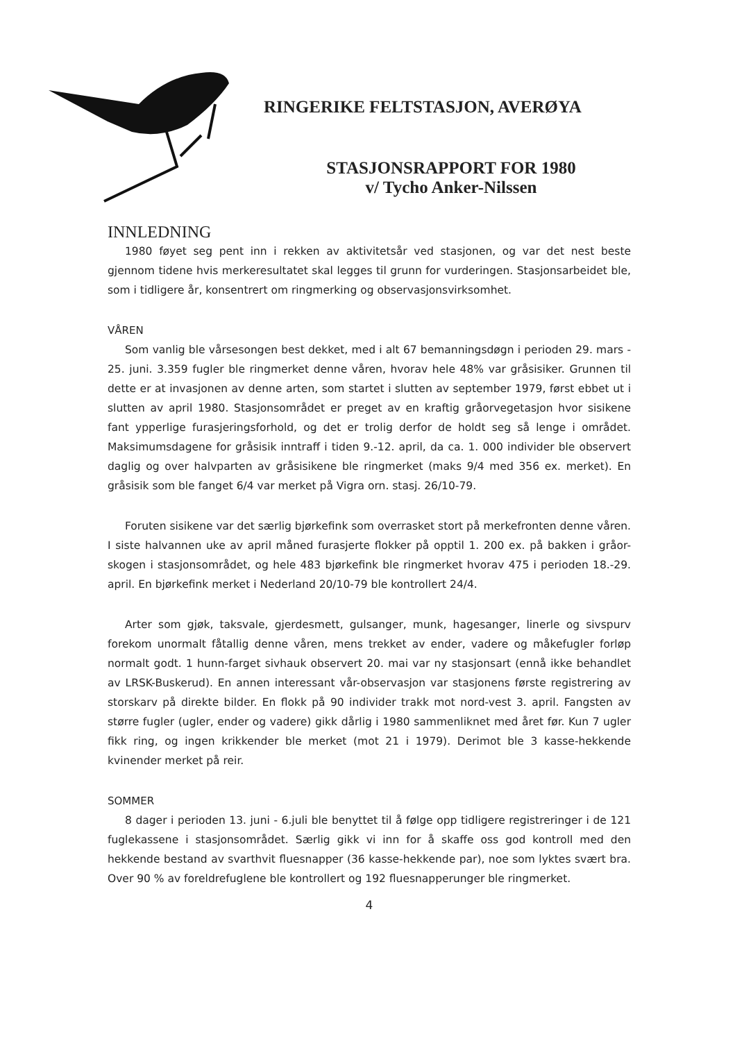RINGERIKE FELTSTASJON, AVERØYA
STASJONSRAPPORT FOR 1980
v/ Tycho Anker-Nilssen
INNLEDNING
1980 føyet seg pent inn i rekken av aktivitetsår ved stasjonen, og var det nest beste gjennom tidene hvis merkeresultatet skal legges til grunn for vurderingen. Stasjonsarbeidet ble, som i tidligere år, konsentrert om ringmerking og observasjonsvirksomhet.
VÅREN
Som vanlig ble vårsesongen best dekket, med i alt 67 bemanningsdøgn i perioden 29. mars - 25. juni. 3.359 fugler ble ringmerket denne våren, hvorav hele 48% var gråsisiker. Grunnen til dette er at invasjonen av denne arten, som startet i slutten av september 1979, først ebbet ut i slutten av april 1980. Stasjonsområdet er preget av en kraftig gråorvegetasjon hvor sisikene fant ypperlige furasjeringsforhold, og det er trolig derfor de holdt seg så lenge i området. Maksimumsdagene for gråsisik inntraff i tiden 9.-12. april, da ca. 1. 000 individer ble observert daglig og over halvparten av gråsisikene ble ringmerket (maks 9/4 med 356 ex. merket). En gråsisik som ble fanget 6/4 var merket på Vigra orn. stasj. 26/10-79.
Foruten sisikene var det særlig bjørkefink som overrasket stort på merkefronten denne våren. I siste halvannen uke av april måned furasjerte flokker på opptil 1. 200 ex. på bakken i gråor-skogen i stasjonsområdet, og hele 483 bjørkefink ble ringmerket hvorav 475 i perioden 18.-29. april. En bjørkefink merket i Nederland 20/10-79 ble kontrollert 24/4.
Arter som gjøk, taksvale, gjerdesmett, gulsanger, munk, hagesanger, linerle og sivspurv forekom unormalt fåtallig denne våren, mens trekket av ender, vadere og måkefugler forløp normalt godt. 1 hunn-farget sivhauk observert 20. mai var ny stasjonsart (ennå ikke behandlet av LRSK-Buskerud). En annen interessant vår-observasjon var stasjonens første registrering av storskarv på direkte bilder. En flokk på 90 individer trakk mot nord-vest 3. april. Fangsten av større fugler (ugler, ender og vadere) gikk dårlig i 1980 sammenliknet med året før. Kun 7 ugler fikk ring, og ingen krikkender ble merket (mot 21 i 1979). Derimot ble 3 kasse-hekkende kvinender merket på reir.
SOMMER
8 dager i perioden 13. juni - 6.juli ble benyttet til å følge opp tidligere registreringer i de 121 fuglekassene i stasjonsområdet. Særlig gikk vi inn for å skaffe oss god kontroll med den hekkende bestand av svarthvit fluesnapper (36 kasse-hekkende par), noe som lyktes svært bra. Over 90 % av foreldrefuglene ble kontrollert og 192 fluesnapperunger ble ringmerket.
4